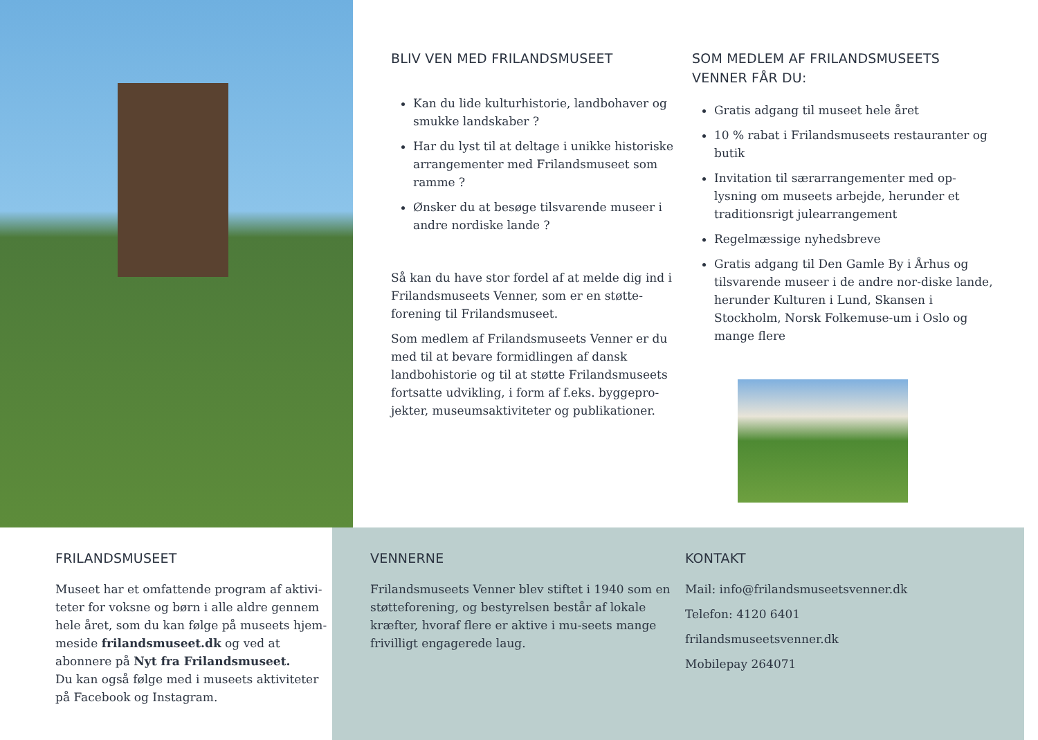BLIV VEN MED FRILANDSMUSEET
Kan du lide kulturhistorie, landbohaver og smukke landskaber ?
Har du lyst til at deltage i unikke historiske arrangementer med Frilandsmuseet som ramme ?
Ønsker du at besøge tilsvarende museer i andre nordiske lande ?
Så kan du have stor fordel af at melde dig ind i Frilandsmuseets Venner, som er en støtte-forening til Frilandsmuseet.
Som medlem af Frilandsmuseets Venner er du med til at bevare formidlingen af dansk landbohistorie og til at støtte Frilandsmuseets fortsatte udvikling, i form af f.eks. byggepro-jekter, museumsaktiviteter og publikationer.
SOM MEDLEM AF FRILANDSMUSEETS VENNER FÅR DU:
Gratis adgang til museet hele året
10 % rabat i Frilandsmuseets restauranter og butik
Invitation til særarrangementer med op-lysning om museets arbejde, herunder et traditionsrigt julearrangement
Regelmæssige nyhedsbreve
Gratis adgang til Den Gamle By i Århus og tilsvarende museer i de andre nor-diske lande, herunder Kulturen i Lund, Skansen i Stockholm, Norsk Folkemuse-um i Oslo og mange flere
FRILANDSMUSEET
Museet har et omfattende program af aktivi-teter for voksne og børn i alle aldre gennem hele året, som du kan følge på museets hjem-meside frilandsmuseet.dk og ved at abonnere på Nyt fra Frilandsmuseet.
Du kan også følge med i museets aktiviteter på Facebook og Instagram.
VENNERNE
Frilandsmuseets Venner blev stiftet i 1940 som en støtteforening, og bestyrelsen består af lokale kræfter, hvoraf flere er aktive i mu-seets mange frivilligt engagerede laug.
KONTAKT
Mail: info@frilandsmuseetsvenner.dk
Telefon: 4120 6401
frilandsmuseetsvenner.dk
Mobilepay 264071